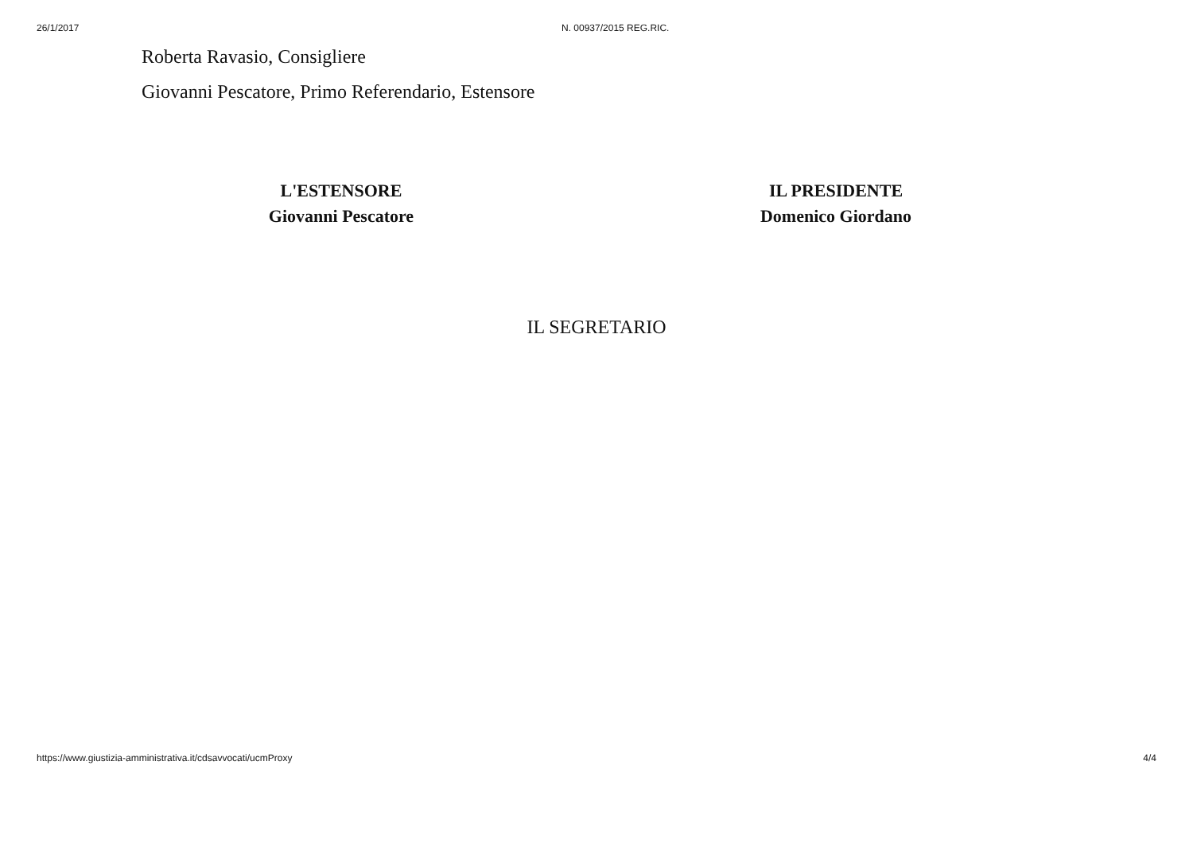26/1/2017 N. 00937/2015 REG.RIC.
Roberta Ravasio, Consigliere
Giovanni Pescatore, Primo Referendario, Estensore
L'ESTENSORE
Giovanni Pescatore
IL PRESIDENTE
Domenico Giordano
IL SEGRETARIO
https://www.giustizia-amministrativa.it/cdsavvocati/ucmProxy 4/4